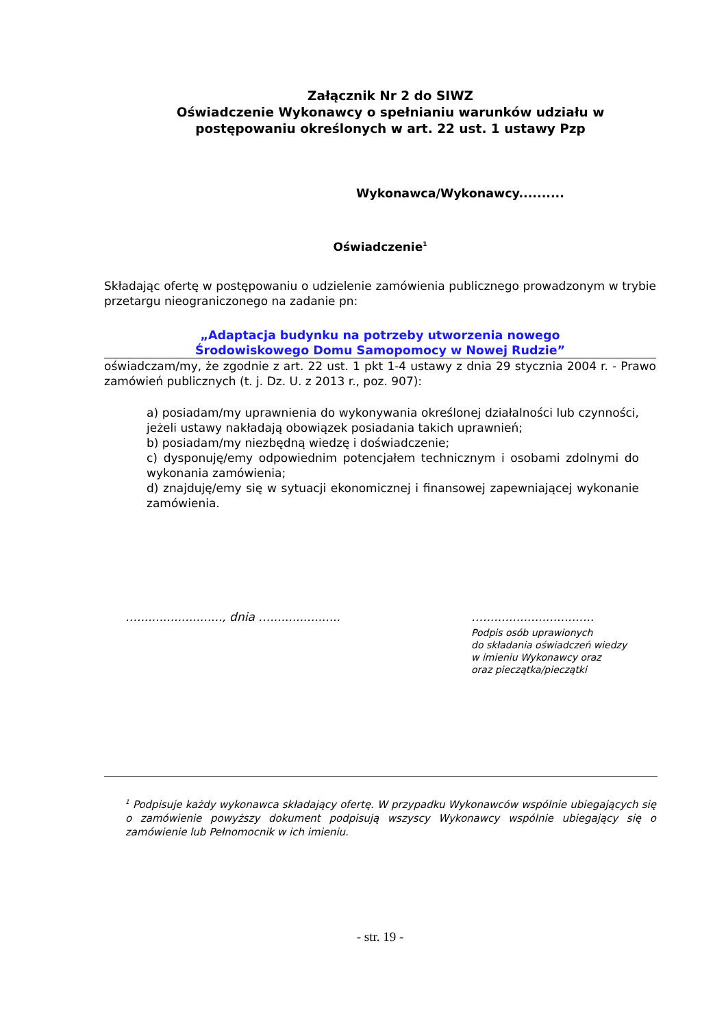Załącznik Nr 2 do SIWZ
Oświadczenie Wykonawcy o spełnianiu warunków udziału w postępowaniu określonych w art. 22 ust. 1 ustawy Pzp
Wykonawca/Wykonawcy..........
Oświadczenie<sup>1</sup>
Składając ofertę w postępowaniu o udzielenie zamówienia publicznego prowadzonym w trybie przetargu nieograniczonego na zadanie pn:
„Adaptacja budynku na potrzeby utworzenia nowego
Środowiskowego Domu Samopomocy w Nowej Rudzie”
oświadczam/my, że zgodnie z art. 22 ust. 1 pkt 1-4 ustawy z dnia 29 stycznia 2004 r. - Prawo zamówień publicznych (t. j. Dz. U. z 2013 r., poz. 907):
a) posiadam/my uprawnienia do wykonywania określonej działalności lub czynności, jeżeli ustawy nakładają obowiązek posiadania takich uprawnień;
b) posiadam/my niezbędną wiedzę i doświadczenie;
c) dysponuję/emy odpowiednim potencjałem technicznym i osobami zdolnymi do wykonania zamówienia;
d) znajduję/emy się w sytuacji ekonomicznej i finansowej zapewniającej wykonanie zamówienia.
…......................., dnia …...................
…..............................
Podpis osób uprawionych
do składania oświadczeń wiedzy
w imieniu Wykonawcy oraz
oraz pieczątka/pieczątki
<sup>1</sup> Podpisuje każdy wykonawca składający ofertę. W przypadku Wykonawców wspólnie ubiegających się o zamówienie powyższy dokument podpisują wszyscy Wykonawcy wspólnie ubiegający się o zamówienie lub Pełnomocnik w ich imieniu.
- str. 19 -